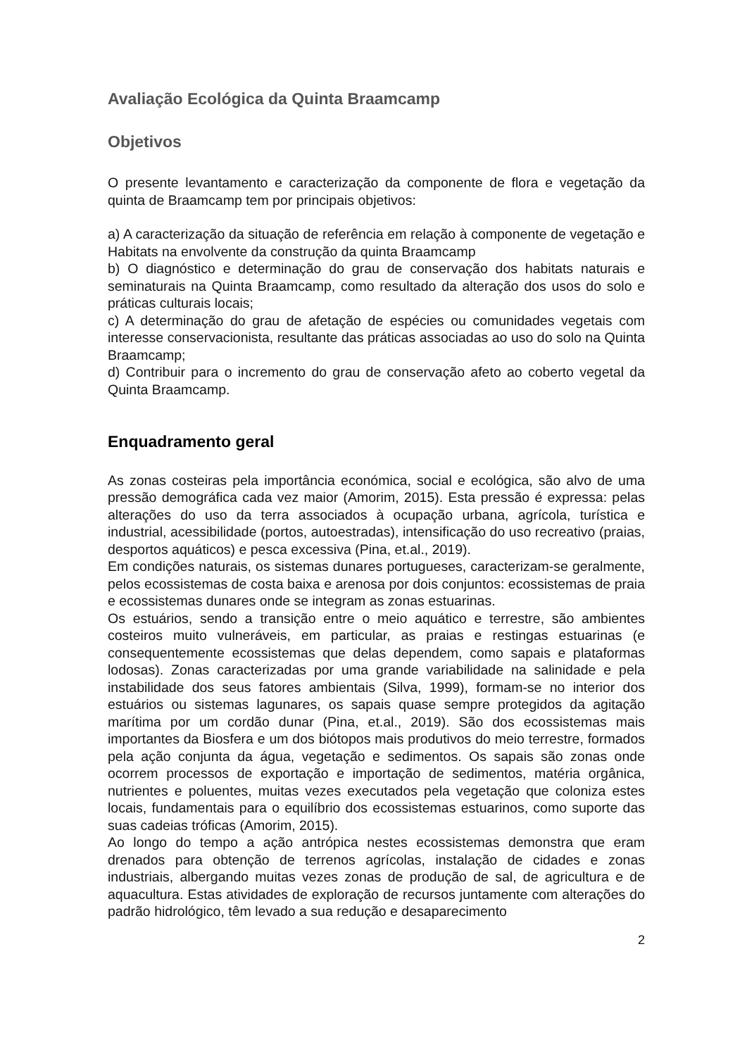Avaliação Ecológica da Quinta Braamcamp
Objetivos
O presente levantamento e caracterização da componente de flora e vegetação da quinta de Braamcamp tem por principais objetivos:
a) A caracterização da situação de referência em relação à componente de vegetação e Habitats na envolvente da construção da quinta Braamcamp
b) O diagnóstico e determinação do grau de conservação dos habitats naturais e seminaturais na Quinta Braamcamp, como resultado da alteração dos usos do solo e práticas culturais locais;
c) A determinação do grau de afetação de espécies ou comunidades vegetais com interesse conservacionista, resultante das práticas associadas ao uso do solo na Quinta Braamcamp;
d) Contribuir para o incremento do grau de conservação afeto ao coberto vegetal da Quinta Braamcamp.
Enquadramento geral
As zonas costeiras pela importância económica, social e ecológica, são alvo de uma pressão demográfica cada vez maior (Amorim, 2015). Esta pressão é expressa: pelas alterações do uso da terra associados à ocupação urbana, agrícola, turística e industrial, acessibilidade (portos, autoestradas), intensificação do uso recreativo (praias, desportos aquáticos) e pesca excessiva (Pina, et.al., 2019).
Em condições naturais, os sistemas dunares portugueses, caracterizam-se geralmente, pelos ecossistemas de costa baixa e arenosa por dois conjuntos: ecossistemas de praia e ecossistemas dunares onde se integram as zonas estuarinas.
Os estuários, sendo a transição entre o meio aquático e terrestre, são ambientes costeiros muito vulneráveis, em particular, as praias e restingas estuarinas (e consequentemente ecossistemas que delas dependem, como sapais e plataformas lodosas). Zonas caracterizadas por uma grande variabilidade na salinidade e pela instabilidade dos seus fatores ambientais (Silva, 1999), formam-se no interior dos estuários ou sistemas lagunares, os sapais quase sempre protegidos da agitação marítima por um cordão dunar (Pina, et.al., 2019). São dos ecossistemas mais importantes da Biosfera e um dos biótopos mais produtivos do meio terrestre, formados pela ação conjunta da água, vegetação e sedimentos. Os sapais são zonas onde ocorrem processos de exportação e importação de sedimentos, matéria orgânica, nutrientes e poluentes, muitas vezes executados pela vegetação que coloniza estes locais, fundamentais para o equilíbrio dos ecossistemas estuarinos, como suporte das suas cadeias tróficas (Amorim, 2015).
Ao longo do tempo a ação antrópica nestes ecossistemas demonstra que eram drenados para obtenção de terrenos agrícolas, instalação de cidades e zonas industriais, albergando muitas vezes zonas de produção de sal, de agricultura e de aquacultura. Estas atividades de exploração de recursos juntamente com alterações do padrão hidrológico, têm levado a sua redução e desaparecimento
2